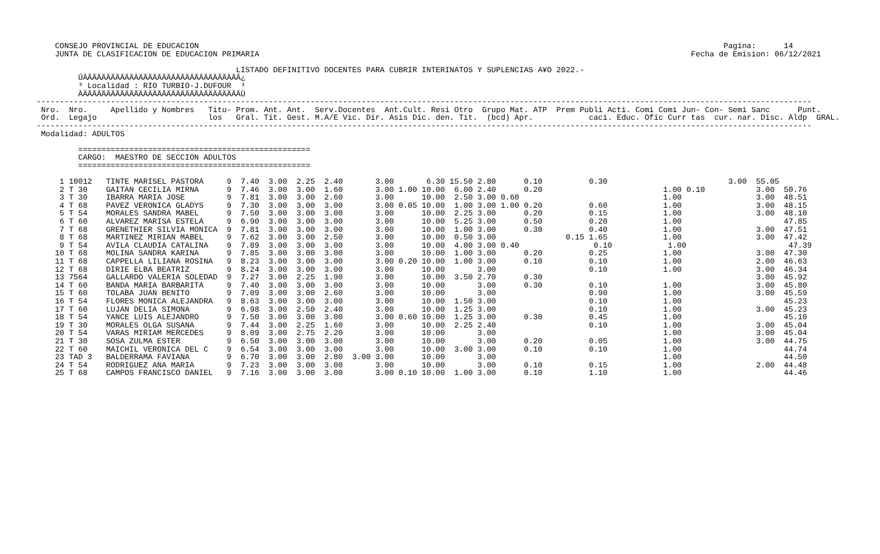CONSEJO PROVINCIAL DE EDUCACION                                                                                                                 Pagina:      14
    JUNTA DE CLASIFICACION DE EDUCACION PRIMARIA                                                                                             Fecha de Emision: 06/12/2021

                                           LISTADO DEFINITIVO DOCENTES PARA CUBRIR INTERINATOS Y SUPLENCIAS A¥O 2022.-
         ÚÄÄÄÄÄÄÄÄÄÄÄÄÄÄÄÄÄÄÄÄÄÄÄÄÄÄÄÄÄÄÄÄÄÄ¿
         ³ Localidad : RIO TURBIO-J.DUFOUR  ³
         ÀÄÄÄÄÄÄÄÄÄÄÄÄÄÄÄÄÄÄÄÄÄÄÄÄÄÄÄÄÄÄÄÄÄÄÙ
-----------------------------------------------------------------------------------------------------------------------------------------------------------------------
 Nro.  Nro.     Apellido y Nombres   Titu- Prom. Ant. Ant.  Serv.Docentes  Ant.Cult. Resi Otro  Grupo Mat. ATP  Prem Publi Acti. Comi Comi Jun- Con- Semi Sanc      Punt.
 Ord.  Legajo                        los   Gral. Tit. Gest. M.A/E Vic. Dir. Asis Dic. den. Tit.  (bcd) Apr.            caci. Educ. Ofic Curr tas  cur. nar. Disc. Aldp  GRAL.
-----------------------------------------------------------------------------------------------------------------------------------------------------------------------
 Modalidad: ADULTOS

         ==================================================
         CARGO:  MAESTRO DE SECCION ADULTOS
         ==================================================

     1 10012   TINTE MARISEL PASTORA     9  7.40  3.00  2.25  2.40       3.00       6.30 15.50 2.80      0.10          0.30                          3.00  55.05
     2 T 30    GAITAN CECILIA MIRNA      9  7.46  3.00  3.00  1.60       3.00 1.00 10.00  6.00 2.40      0.20                          1.00 0.10           3.00  50.76
     3 T 30    IBARRA MARIA JOSE         9  7.81  3.00  3.00  2.60       3.00      10.00  2.50 3.00 0.60                               1.00                3.00  48.51
     4 T 68    PAVEZ VERONICA GLADYS     9  7.30  3.00  3.00  3.00       3.00 0.05 10.00  1.00 3.00 1.00 0.20          0.60            1.00                3.00  48.15
     5 T 54    MORALES SANDRA MABEL      9  7.50  3.00  3.00  3.00       3.00      10.00  2.25 3.00      0.20          0.15            1.00                3.00  48.10
     6 T 60    ALVAREZ MARISA ESTELA     9  6.90  3.00  3.00  3.00       3.00      10.00  5.25 3.00      0.50          0.20            1.00                      47.85
     7 T 68    GRENETHIER SILVIA MONICA  9  7.81  3.00  3.00  3.00       3.00      10.00  1.00 3.00      0.30          0.40            1.00                3.00  47.51
     8 T 68    MARTINEZ MIRIAN MABEL     9  7.62  3.00  3.00  2.50       3.00      10.00  0.50 3.00               0.15 1.65            1.00                3.00  47.42
     9 T 54    AVILA CLAUDIA CATALINA    9  7.89  3.00  3.00  3.00       3.00      10.00  4.00 3.00 0.40                0.10            1.00                      47.39
    10 T 68    MOLINA SANDRA KARINA      9  7.85  3.00  3.00  3.00       3.00      10.00  1.00 3.00      0.20          0.25            1.00                3.00  47.30
    11 T 68    CAPPELLA LILIANA ROSINA   9  8.23  3.00  3.00  3.00       3.00 0.20 10.00  1.00 3.00      0.10          0.10            1.00                2.00  46.63
    12 T 68    DIRIE ELBA BEATRIZ        9  8.24  3.00  3.00  3.00       3.00      10.00       3.00                    0.10            1.00                3.00  46.34
    13 7564    GALLARDO VALERIA SOLEDAD  9  7.27  3.00  2.25  1.90       3.00      10.00  3.50 2.70      0.30                                              3.00  45.92
    14 T 60    BANDA MARIA BARBARITA     9  7.40  3.00  3.00  3.00       3.00      10.00       3.00      0.30          0.10            1.00                3.00  45.80
    15 T 60    TOLABA JUAN BENITO        9  7.09  3.00  3.00  2.60       3.00      10.00       3.00                    0.90            1.00                3.00  45.59
    16 T 54    FLORES MONICA ALEJANDRA   9  8.63  3.00  3.00  3.00       3.00      10.00  1.50 3.00                    0.10            1.00                      45.23
    17 T 60    LUJAN DELIA SIMONA        9  6.98  3.00  2.50  2.40       3.00      10.00  1.25 3.00                    0.10            1.00                3.00  45.23
    18 T 54    YANCE LUIS ALEJANDRO      9  7.50  3.00  3.00  3.00       3.00 0.60 10.00  1.25 3.00      0.30          0.45            1.00                      45.10
    19 T 30    MORALES OLGA SUSANA       9  7.44  3.00  2.25  1.60       3.00      10.00  2.25 2.40                    0.10            1.00                3.00  45.04
    20 T 54    VARAS MIRIAM MERCEDES     9  8.09  3.00  2.75  2.20       3.00      10.00       3.00                                    1.00                3.00  45.04
    21 T 30    SOSA ZULMA ESTER          9  6.50  3.00  3.00  3.00       3.00      10.00       3.00      0.20          0.05            1.00                3.00  44.75
    22 T 60    MAICHIL VERONICA DEL C    9  6.54  3.00  3.00  3.00       3.00      10.00  3.00 3.00      0.10          0.10            1.00                      44.74
    23 TAD 3   BALDERRAMA FAVIANA        9  6.70  3.00  3.00  2.80  3.00 3.00      10.00       3.00                                    1.00                      44.50
    24 T 54    RODRIGUEZ ANA MARIA       9  7.23  3.00  3.00  3.00       3.00      10.00       3.00      0.10          0.15            1.00                2.00  44.48
    25 T 68    CAMPOS FRANCISCO DANIEL   9  7.16  3.00  3.00  3.00       3.00 0.10 10.00  1.00 3.00      0.10          1.10            1.00                      44.46